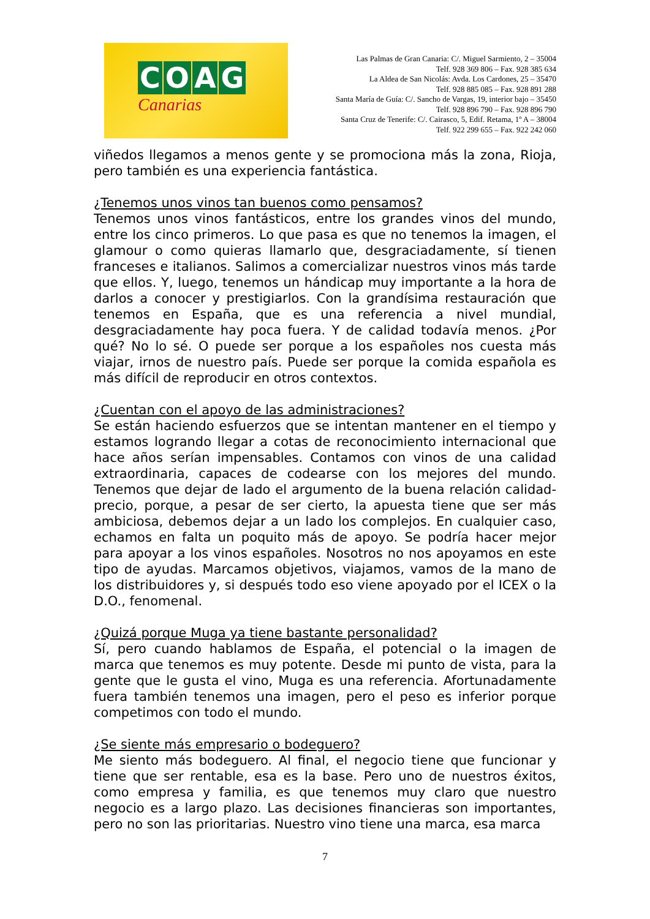COAG
Canarias
Las Palmas de Gran Canaria: C/. Miguel Sarmiento, 2 – 35004
Telf. 928 369 806 – Fax. 928 385 634
La Aldea de San Nicolás: Avda. Los Cardones, 25 – 35470
Telf. 928 885 085 – Fax. 928 891 288
Santa María de Guía: C/. Sancho de Vargas, 19, interior bajo – 35450
Telf. 928 896 790 – Fax. 928 896 790
Santa Cruz de Tenerife: C/. Cairasco, 5, Edif. Retama, 1º A – 38004
Telf. 922 299 655 – Fax. 922 242 060
viñedos llegamos a menos gente y se promociona más la zona, Rioja, pero también es una experiencia fantástica.
¿Tenemos unos vinos tan buenos como pensamos?
Tenemos unos vinos fantásticos, entre los grandes vinos del mundo, entre los cinco primeros. Lo que pasa es que no tenemos la imagen, el glamour o como quieras llamarlo que, desgraciadamente, sí tienen franceses e italianos. Salimos a comercializar nuestros vinos más tarde que ellos. Y, luego, tenemos un hándicap muy importante a la hora de darlos a conocer y prestigiarlos. Con la grandísima restauración que tenemos en España, que es una referencia a nivel mundial, desgraciadamente hay poca fuera. Y de calidad todavía menos. ¿Por qué? No lo sé. O puede ser porque a los españoles nos cuesta más viajar, irnos de nuestro país. Puede ser porque la comida española es más difícil de reproducir en otros contextos.
¿Cuentan con el apoyo de las administraciones?
Se están haciendo esfuerzos que se intentan mantener en el tiempo y estamos logrando llegar a cotas de reconocimiento internacional que hace años serían impensables. Contamos con vinos de una calidad extraordinaria, capaces de codearse con los mejores del mundo. Tenemos que dejar de lado el argumento de la buena relación calidad-precio, porque, a pesar de ser cierto, la apuesta tiene que ser más ambiciosa, debemos dejar a un lado los complejos. En cualquier caso, echamos en falta un poquito más de apoyo. Se podría hacer mejor para apoyar a los vinos españoles. Nosotros no nos apoyamos en este tipo de ayudas. Marcamos objetivos, viajamos, vamos de la mano de los distribuidores y, si después todo eso viene apoyado por el ICEX o la D.O., fenomenal.
¿Quizá porque Muga ya tiene bastante personalidad?
Sí, pero cuando hablamos de España, el potencial o la imagen de marca que tenemos es muy potente. Desde mi punto de vista, para la gente que le gusta el vino, Muga es una referencia. Afortunadamente fuera también tenemos una imagen, pero el peso es inferior porque competimos con todo el mundo.
¿Se siente más empresario o bodeguero?
Me siento más bodeguero. Al final, el negocio tiene que funcionar y tiene que ser rentable, esa es la base. Pero uno de nuestros éxitos, como empresa y familia, es que tenemos muy claro que nuestro negocio es a largo plazo. Las decisiones financieras son importantes, pero no son las prioritarias. Nuestro vino tiene una marca, esa marca
7